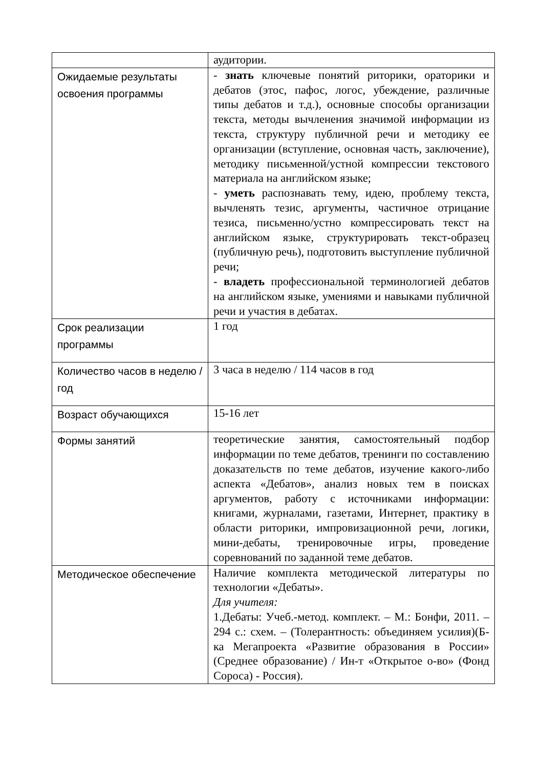| | аудитории. |
| Ожидаемые результаты освоения программы | - знать ключевые понятий риторики, ораторики и дебатов (этос, пафос, логос, убеждение, различные типы дебатов и т.д.), основные способы организации текста, методы вычленения значимой информации из текста, структуру публичной речи и методику ее организации (вступление, основная часть, заключение), методику письменной/устной компрессии текстового материала на английском языке; - уметь распознавать тему, идею, проблему текста, вычленять тезис, аргументы, частичное отрицание тезиса, письменно/устно компрессировать текст на английском языке, структурировать текст-образец (публичную речь), подготовить выступление публичной речи; - владеть профессиональной терминологией дебатов на английском языке, умениями и навыками публичной речи и участия в дебатах. |
| Срок реализации программы | 1 год |
| Количество часов в неделю / год | 3 часа в неделю / 114 часов в год |
| Возраст обучающихся | 15-16 лет |
| Формы занятий | теоретические занятия, самостоятельный подбор информации по теме дебатов, тренинги по составлению доказательств по теме дебатов, изучение какого-либо аспекта «Дебатов», анализ новых тем в поисках аргументов, работу с источниками информации: книгами, журналами, газетами, Интернет, практику в области риторики, импровизационной речи, логики, мини-дебаты, тренировочные игры, проведение соревнований по заданной теме дебатов. |
| Методическое обеспечение | Наличие комплекта методической литературы по технологии «Дебаты». Для учителя: 1.Дебаты: Учеб.-метод. комплект. – М.: Бонфи, 2011. – 294 с.: схем. – (Толерантность: объединяем усилия)(Б-ка Мегапроекта «Развитие образования в России» (Среднее образование) / Ин-т «Открытое о-во» (Фонд Сороса) - Россия). |